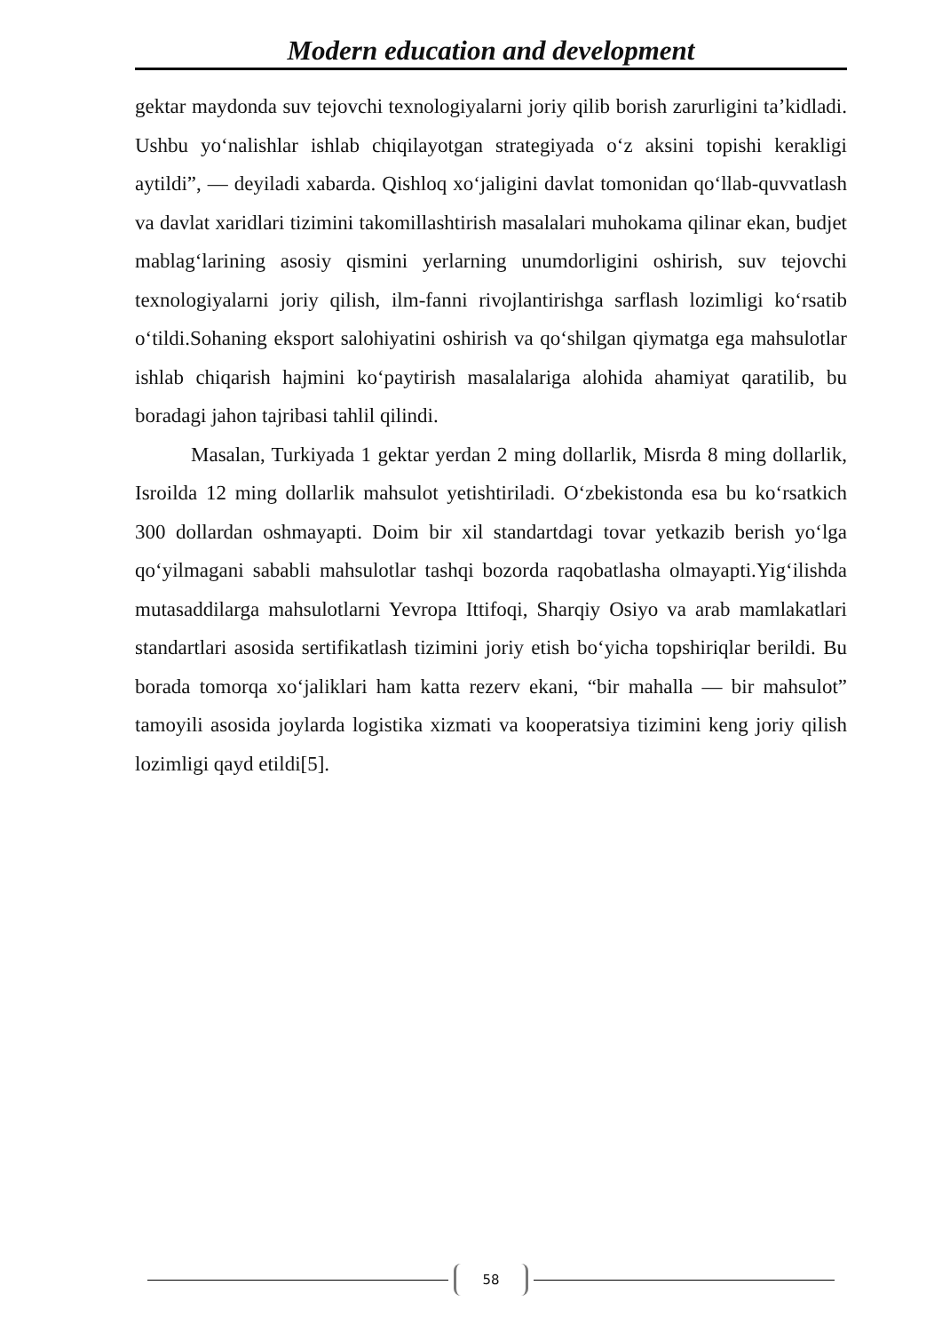Modern education and development
gektar maydonda suv tejovchi texnologiyalarni joriy qilib borish zarurligini ta’kidladi. Ushbu yo‘nalishlar ishlab chiqilayotgan strategiyada o‘z aksini topishi kerakligi aytildi”, — deyiladi xabarda. Qishloq xo‘jaligini davlat tomonidan qo‘llab-quvvatlash va davlat xaridlari tizimini takomillashtirish masalalari muhokama qilinar ekan, budjet mablag‘larining asosiy qismini yerlarning unumdorligini oshirish, suv tejovchi texnologiyalarni joriy qilish, ilm-fanni rivojlantirishga sarflash lozimligi ko‘rsatib o‘tildi.Sohaning eksport salohiyatini oshirish va qo‘shilgan qiymatga ega mahsulotlar ishlab chiqarish hajmini ko‘paytirish masalalariga alohida ahamiyat qaratilib, bu boradagi jahon tajribasi tahlil qilindi.
Masalan, Turkiyada 1 gektar yerdan 2 ming dollarlik, Misrda 8 ming dollarlik, Isroilda 12 ming dollarlik mahsulot yetishtiriladi. O‘zbekistonda esa bu ko‘rsatkich 300 dollardan oshmayapti. Doim bir xil standartdagi tovar yetkazib berish yo‘lga qo‘yilmagani sababli mahsulotlar tashqi bozorda raqobatlasha olmayapti.Yig‘ilishda mutasaddilarga mahsulotlarni Yevropa Ittifoqi, Sharqiy Osiyo va arab mamlakatlari standartlari asosida sertifikatlash tizimini joriy etish bo‘yicha topshiriqlar berildi. Bu borada tomorqa xo‘jaliklari ham katta rezerv ekani, “bir mahalla — bir mahsulot” tamoyili asosida joylarda logistika xizmati va kooperatsiya tizimini keng joriy qilish lozimligi qayd etildi[5].
58